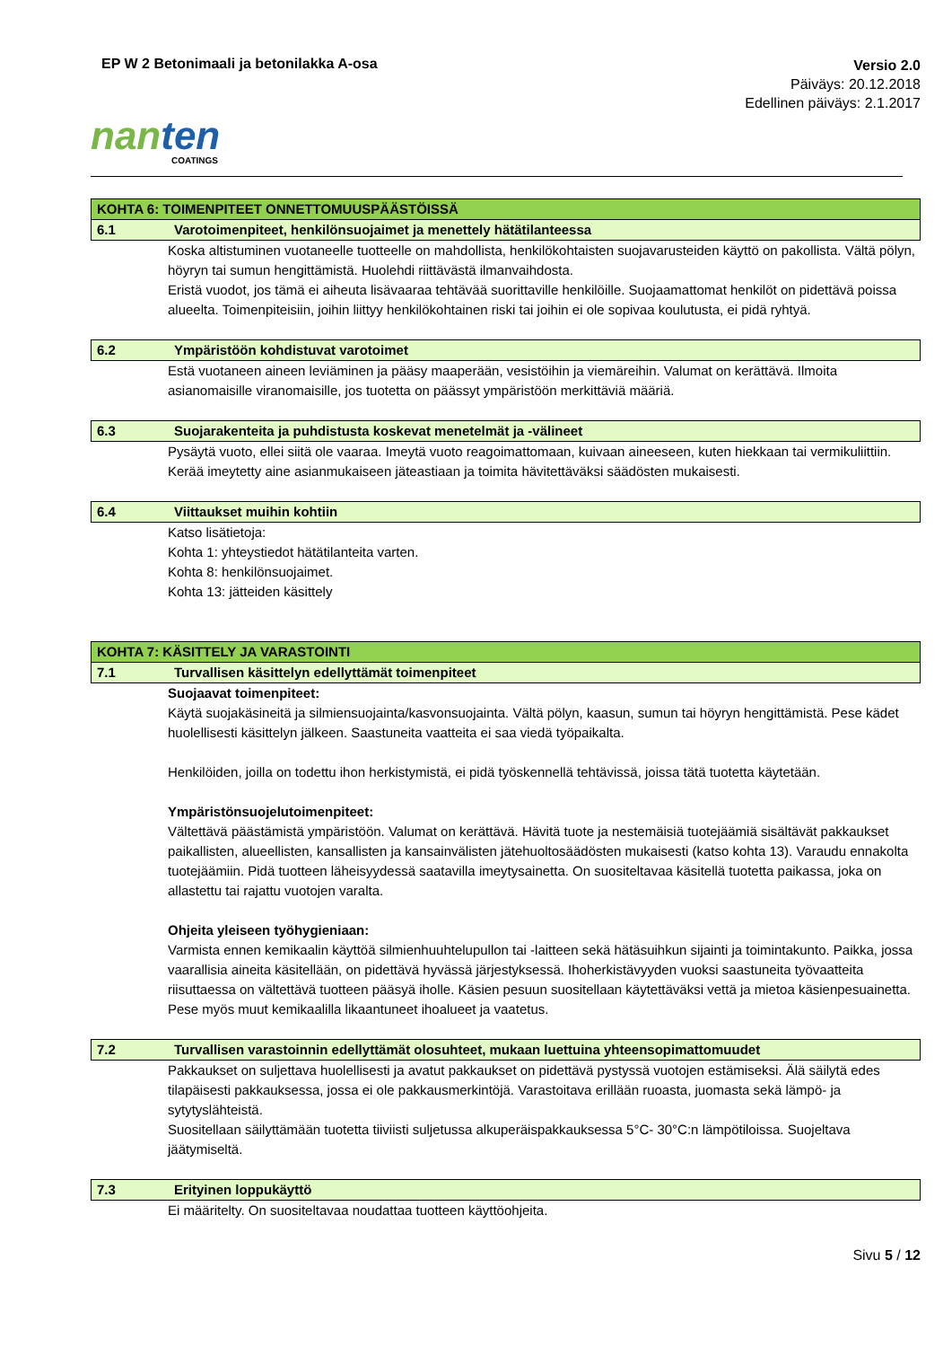EP W 2 Betonimaali ja betonilakka A-osa
Versio 2.0
Päiväys: 20.12.2018
Edellinen päiväys: 2.1.2017
nan ten
COATINGS
KOHTA 6: TOIMENPITEET ONNETTOMUUSPÄÄSTÖISSÄ
6.1 Varotoimenpiteet, henkilönsuojaimet ja menettely hätätilanteessa
Koska altistuminen vuotaneelle tuotteelle on mahdollista, henkilökohtaisten suojavarusteiden käyttö on pakollista. Vältä pölyn, höyryn tai sumun hengittämistä. Huolehdi riittävästä ilmanvaihdosta.
Eristä vuodot, jos tämä ei aiheuta lisävaaraa tehtävää suorittaville henkilöille. Suojaamattomat henkilöt on pidettävä poissa alueelta. Toimenpiteisiin, joihin liittyy henkilökohtainen riski tai joihin ei ole sopivaa koulutusta, ei pidä ryhtyä.
6.2 Ympäristöön kohdistuvat varotoimet
Estä vuotaneen aineen leviäminen ja pääsy maaperään, vesistöihin ja viemäreihin. Valumat on kerättävä. Ilmoita asianomaisille viranomaisille, jos tuotetta on päässyt ympäristöön merkittäviä määriä.
6.3 Suojarakenteita ja puhdistusta koskevat menetelmät ja -välineet
Pysäytä vuoto, ellei siitä ole vaaraa. Imeytä vuoto reagoimattomaan, kuivaan aineeseen, kuten hiekkaan tai vermikuliittiin. Kerää imeytetty aine asianmukaiseen jäteastiaan ja toimita hävitettäväksi säädösten mukaisesti.
6.4 Viittaukset muihin kohtiin
Katso lisätietoja:
Kohta 1: yhteystiedot hätätilanteita varten.
Kohta 8: henkilönsuojaimet.
Kohta 13: jätteiden käsittely
KOHTA 7: KÄSITTELY JA VARASTOINTI
7.1 Turvallisen käsittelyn edellyttämät toimenpiteet
Suojaavat toimenpiteet:
Käytä suojakäsineitä ja silmiensuojainta/kasvonsuojainta. Vältä pölyn, kaasun, sumun tai höyryn hengittämistä. Pese kädet huolellisesti käsittelyn jälkeen. Saastuneita vaatteita ei saa viedä työpaikalta.
Henkilöiden, joilla on todettu ihon herkistymistä, ei pidä työskennellä tehtävissä, joissa tätä tuotetta käytetään.
Ympäristönsuojelutoimenpiteet:
Vältettävä päästämistä ympäristöön. Valumat on kerättävä. Hävitä tuote ja nestemäisiä tuotejäämiä sisältävät pakkaukset paikallisten, alueellisten, kansallisten ja kansainvälisten jätehuoltosäädösten mukaisesti (katso kohta 13). Varaudu ennakolta tuotejäämiin. Pidä tuotteen läheisyydessä saatavilla imeytysainetta. On suositeltavaa käsitellä tuotetta paikassa, joka on allastettu tai rajattu vuotojen varalta.
Ohjeita yleiseen työhygieniaan:
Varmista ennen kemikaalin käyttöä silmienhuuhtelupullon tai -laitteen sekä hätäsuihkun sijainti ja toimintakunto. Paikka, jossa vaarallisia aineita käsitellään, on pidettävä hyvässä järjestyksessä. Ihoherkistävyyden vuoksi saastuneita työvaatteita riisuttaessa on vältettävä tuotteen pääsyä iholle. Käsien pesuun suositellaan käytettäväksi vettä ja mietoa käsienpesuainetta. Pese myös muut kemikaalilla likaantuneet ihoalueet ja vaatetus.
7.2 Turvallisen varastoinnin edellyttämät olosuhteet, mukaan luettuina yhteensopimattomuudet
Pakkaukset on suljettava huolellisesti ja avatut pakkaukset on pidettävä pystyssä vuotojen estämiseksi. Älä säilytä edes tilapäisesti pakkauksessa, jossa ei ole pakkausmerkintöjä. Varastoitava erillään ruoasta, juomasta sekä lämpö- ja sytytyslähteistä.
Suositellaan säilyttämään tuotetta tiiviisti suljetussa alkuperäispakkauksessa 5°C- 30°C:n lämpötiloissa. Suojeltava jäätymiseltä.
7.3 Erityinen loppukäyttö
Ei määritelty. On suositeltavaa noudattaa tuotteen käyttöohjeita.
Sivu 5 / 12